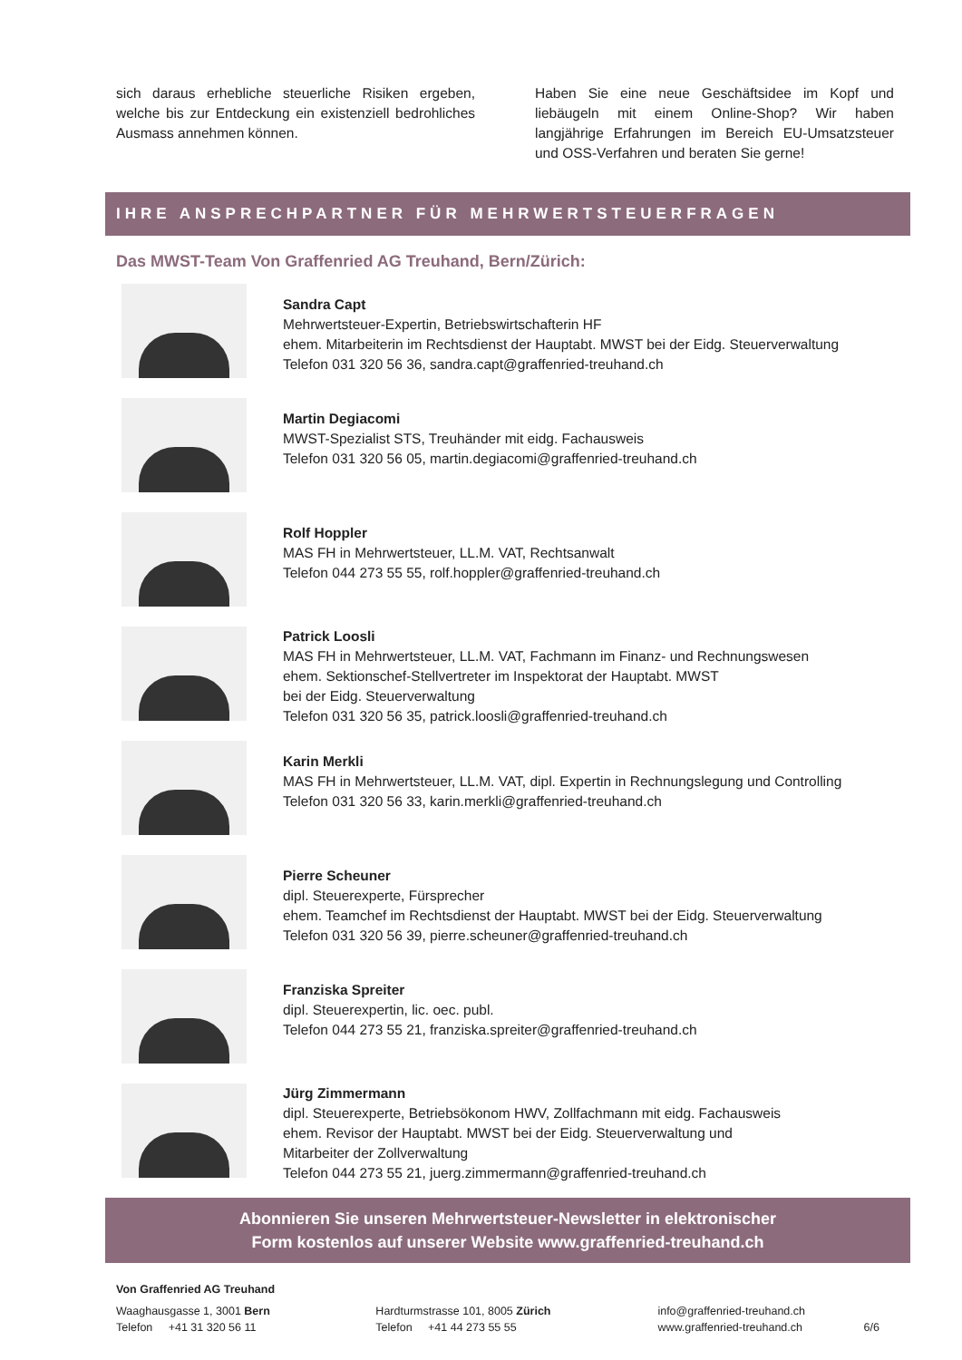sich daraus erhebliche steuerliche Risiken ergeben, welche bis zur Entdeckung ein existenziell bedrohliches Ausmass annehmen können.
Haben Sie eine neue Geschäftsidee im Kopf und liebäugeln mit einem Online-Shop? Wir haben langjährige Erfahrungen im Bereich EU-Umsatzsteuer und OSS-Verfahren und beraten Sie gerne!
IHRE ANSPRECHPARTNER FÜR MEHRWERTSTEUERFRAGEN
Das MWST-Team Von Graffenried AG Treuhand, Bern/Zürich:
Sandra Capt
Mehrwertsteuer-Expertin, Betriebswirtschafterin HF
ehem. Mitarbeiterin im Rechtsdienst der Hauptabt. MWST bei der Eidg. Steuerverwaltung
Telefon 031 320 56 36, sandra.capt@graffenried-treuhand.ch
Martin Degiacomi
MWST-Spezialist STS, Treuhänder mit eidg. Fachausweis
Telefon 031 320 56 05, martin.degiacomi@graffenried-treuhand.ch
Rolf Hoppler
MAS FH in Mehrwertsteuer, LL.M. VAT, Rechtsanwalt
Telefon 044 273 55 55, rolf.hoppler@graffenried-treuhand.ch
Patrick Loosli
MAS FH in Mehrwertsteuer, LL.M. VAT, Fachmann im Finanz- und Rechnungswesen
ehem. Sektionschef-Stellvertreter im Inspektorat der Hauptabt. MWST
bei der Eidg. Steuerverwaltung
Telefon 031 320 56 35, patrick.loosli@graffenried-treuhand.ch
Karin Merkli
MAS FH in Mehrwertsteuer, LL.M. VAT, dipl. Expertin in Rechnungslegung und Controlling
Telefon 031 320 56 33, karin.merkli@graffenried-treuhand.ch
Pierre Scheuner
dipl. Steuerexperte, Fürsprecher
ehem. Teamchef im Rechtsdienst der Hauptabt. MWST bei der Eidg. Steuerverwaltung
Telefon 031 320 56 39, pierre.scheuner@graffenried-treuhand.ch
Franziska Spreiter
dipl. Steuerexpertin, lic. oec. publ.
Telefon 044 273 55 21, franziska.spreiter@graffenried-treuhand.ch
Jürg Zimmermann
dipl. Steuerexperte, Betriebsökonom HWV, Zollfachmann mit eidg. Fachausweis
ehem. Revisor der Hauptabt. MWST bei der Eidg. Steuerverwaltung und
Mitarbeiter der Zollverwaltung
Telefon 044 273 55 21, juerg.zimmermann@graffenried-treuhand.ch
Abonnieren Sie unseren Mehrwertsteuer-Newsletter in elektronischer
Form kostenlos auf unserer Website www.graffenried-treuhand.ch
Von Graffenried AG Treuhand
Waaghausgasse 1, 3001 Bern
Telefon +41 31 320 56 11
Hardturmstrasse 101, 8005 Zürich
Telefon +41 44 273 55 55
info@graffenried-treuhand.ch
www.graffenried-treuhand.ch
6/6